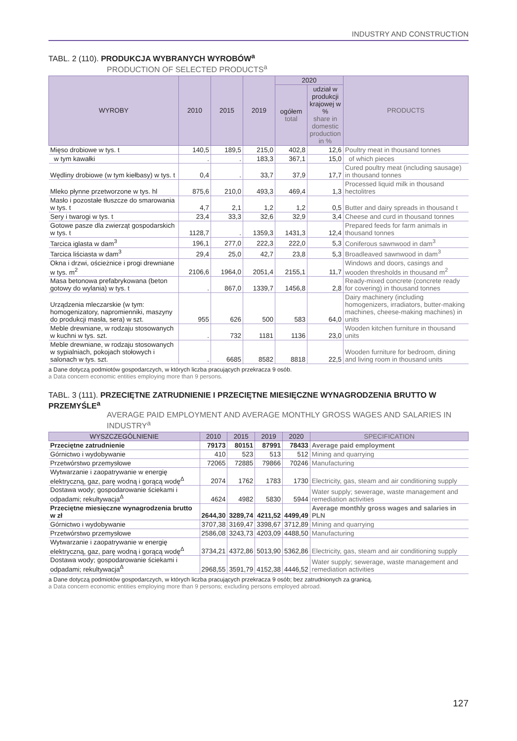INDUSTRY AND CONSTRUCTION
TABL. 2 (110). PRODUKCJA WYBRANYCH WYROBÓW<sup>a</sup>
PRODUCTION OF SELECTED PRODUCTS<sup>a</sup>
| WYROBY | 2010 | 2015 | 2019 | 2020 | | PRODUCTS |
| --- | --- | --- | --- | --- | --- | --- |
| | | | | ogółem total | udział w produkcji krajowej w % share in domestic production in % | |
| Mięso drobiowe w tys. t | 140,5 | 189,5 | 215,0 | 402,8 | 12,6 | Poultry meat in thousand tonnes |
| w tym kawałki | . | . | 183,3 | 367,1 | 15,0 | of which pieces |
| Wędliny drobiowe (w tym kiełbasy) w tys. t | 0,4 | . | 33,7 | 37,9 | 17,7 | Cured poultry meat (including sausage) in thousand tonnes |
| Mleko płynne przetworzone w tys. hl | 875,6 | 210,0 | 493,3 | 469,4 | 1,3 | Processed liquid milk in thousand hectolitres |
| Masło i pozostałe tłuszcze do smarowania w tys. t | 4,7 | 2,1 | 1,2 | 1,2 | 0,5 | Butter and dairy spreads in thousand t |
| Sery i twarogi w tys. t | 23,4 | 33,3 | 32,6 | 32,9 | 3,4 | Cheese and curd in thousand tonnes |
| Gotowe pasze dla zwierząt gospodarskich w tys. t | 1128,7 | . | 1359,3 | 1431,3 | 12,4 | Prepared feeds for farm animals in thousand tonnes |
| Tarcica iglasta w dam<sup>3</sup> | 196,1 | 277,0 | 222,3 | 222,0 | 5,3 | Coniferous sawnwood in dam<sup>3</sup> |
| Tarcica liściasta w dam<sup>3</sup> | 29,4 | 25,0 | 42,7 | 23,8 | 5,3 | Broadleaved sawnwood in dam<sup>3</sup> |
| Okna i drzwi, ościeżnice i progi drewniane w tys. m<sup>2</sup> | 2106,6 | 1964,0 | 2051,4 | 2155,1 | 11,7 | Windows and doors, casings and wooden thresholds in thousand m<sup>2</sup> |
| Masa betonowa prefabrykowana (beton gotowy do wylania) w tys. t | . | 867,0 | 1339,7 | 1456,8 | 2,8 | Ready-mixed concrete (concrete ready for covering) in thousand tonnes |
| Urządzenia mleczarskie (w tym: homogenizatory, napromienniki, maszyny do produkcji masła, sera) w szt. | 955 | 626 | 500 | 583 | 64,0 | Dairy machinery (including homogenizers, irradiators, butter-making machines, cheese-making machines) in units |
| Meble drewniane, w rodzaju stosowanych w kuchni w tys. szt. | . | 732 | 1181 | 1136 | 23,0 | Wooden kitchen furniture in thousand units |
| Meble drewniane, w rodzaju stosowanych w sypialniach, pokojach stołowych i salonach w tys. szt. | . | 6685 | 8582 | 8818 | 22,5 | Wooden furniture for bedroom, dining and living room in thousand units |
a Dane dotyczą podmiotów gospodarczych, w których liczba pracujących przekracza 9 osób.
a Data concern economic entities employing more than 9 persons.
TABL. 3 (111). PRZECIĘTNE ZATRUDNIENIE I PRZECIĘTNE MIESIĘCZNE WYNAGRODZENIA BRUTTO W PRZEMYŚLE<sup>a</sup>
AVERAGE PAID EMPLOYMENT AND AVERAGE MONTHLY GROSS WAGES AND SALARIES IN INDUSTRY<sup>a</sup>
| WYSZCZEGÓLNIENIE | 2010 | 2015 | 2019 | 2020 | SPECIFICATION |
| --- | --- | --- | --- | --- | --- |
| Przeciętne zatrudnienie | 79173 | 80151 | 87991 | 78433 | Average paid employment |
| Górnictwo i wydobywanie | 410 | 523 | 513 | 512 | Mining and quarrying |
| Przetwórstwo przemysłowe | 72065 | 72885 | 79866 | 70246 | Manufacturing |
| Wytwarzanie i zaopatrywanie w energię elektryczną, gaz, parę wodną i gorącą wodę<sup>Δ</sup> | 2074 | 1762 | 1783 | 1730 | Electricity, gas, steam and air conditioning supply |
| Dostawa wody; gospodarowanie ściekami i odpadami; rekultywacja<sup>Δ</sup> | 4624 | 4982 | 5830 | 5944 | Water supply; sewerage, waste management and remediation activities |
| Przeciętne miesięczne wynagrodzenia brutto w zł | 2644,30 | 3289,74 | 4211,52 | 4499,49 | Average monthly gross wages and salaries in PLN |
| Górnictwo i wydobywanie | 3707,38 | 3169,47 | 3398,67 | 3712,89 | Mining and quarrying |
| Przetwórstwo przemysłowe | 2586,08 | 3243,73 | 4203,09 | 4488,50 | Manufacturing |
| Wytwarzanie i zaopatrywanie w energię elektryczną, gaz, parę wodną i gorącą wodę<sup>Δ</sup> | 3734,21 | 4372,86 | 5013,90 | 5362,86 | Electricity, gas, steam and air conditioning supply |
| Dostawa wody; gospodarowanie ściekami i odpadami; rekultywacja<sup>Δ</sup> | 2968,55 | 3591,79 | 4152,38 | 4446,52 | Water supply; sewerage, waste management and remediation activities |
a Dane dotyczą podmiotów gospodarczych, w których liczba pracujących przekracza 9 osób; bez zatrudnionych za granicą.
a Data concern economic entities employing more than 9 persons; excluding persons employed abroad.
127